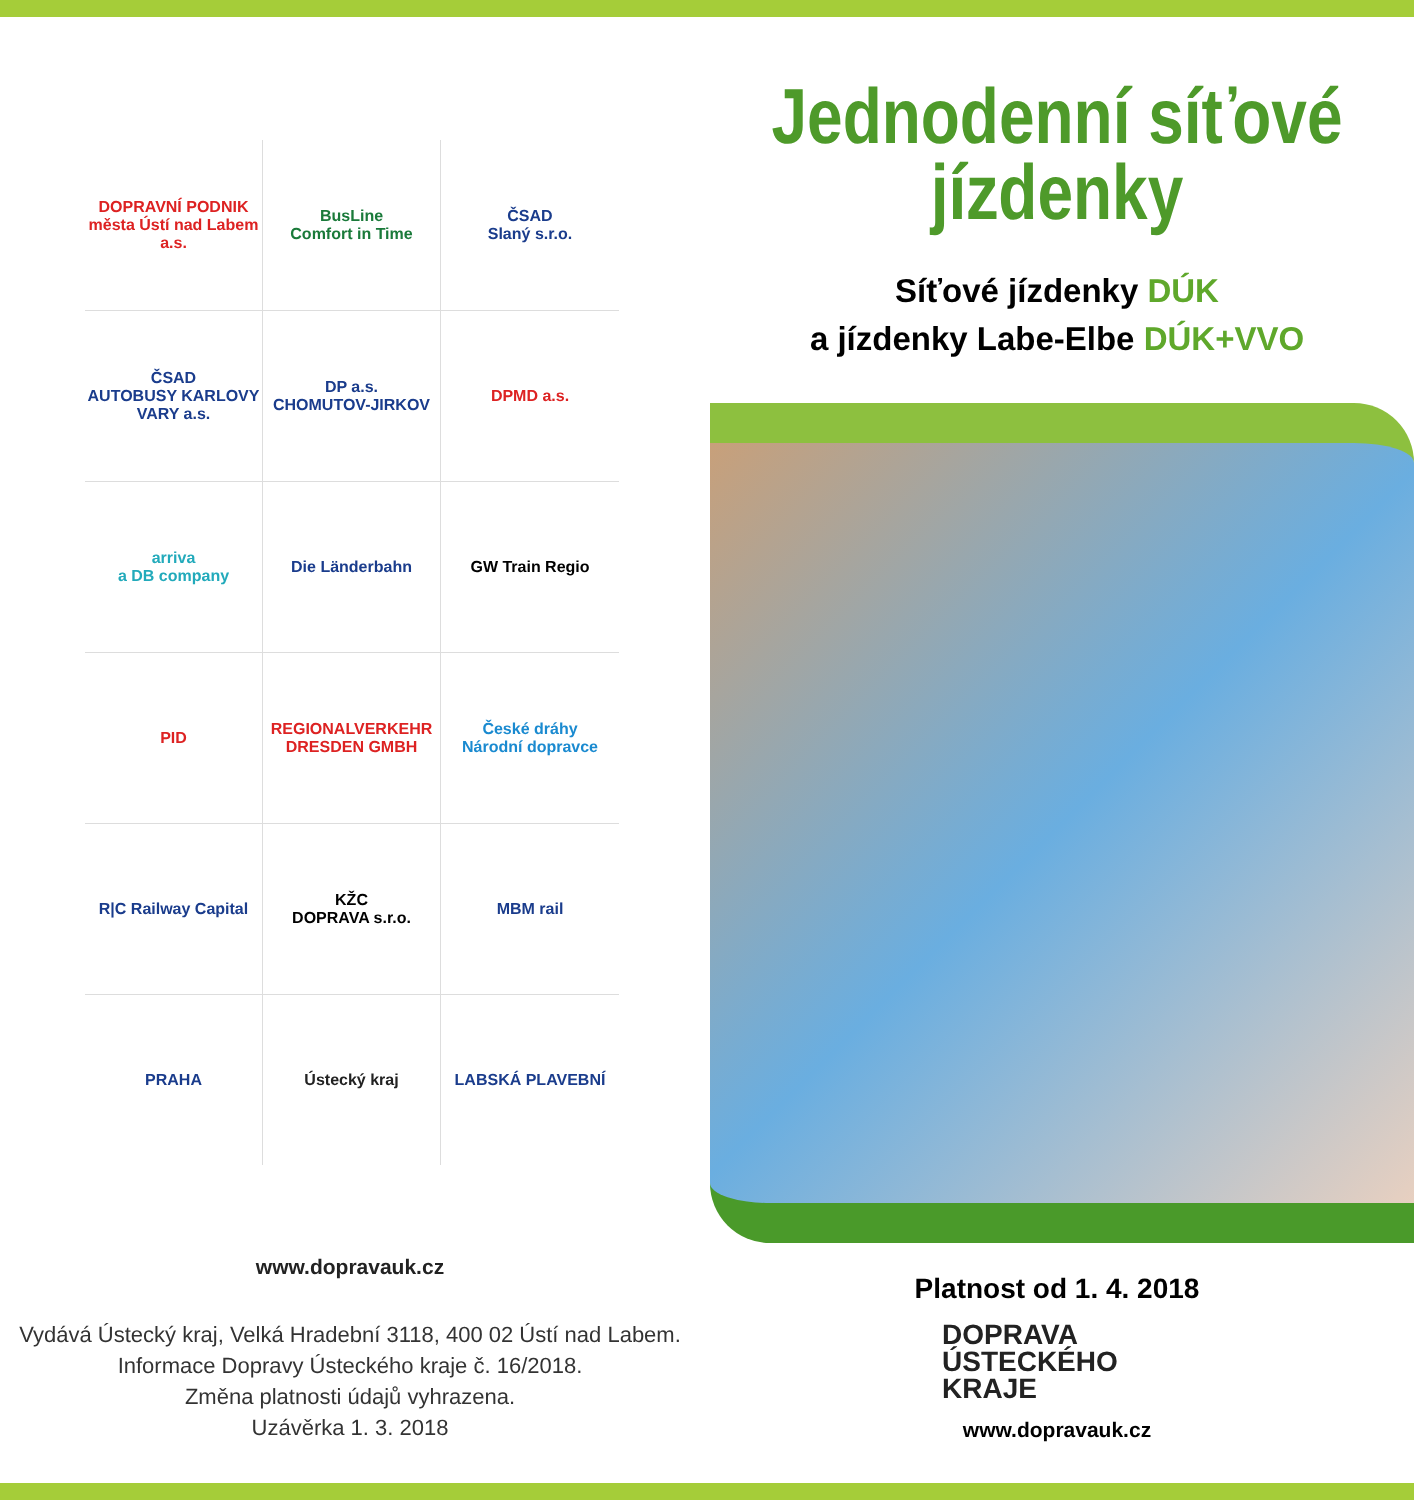DOPRAVNÍ PODNIK
města Ústí nad Labem a.s.
BusLine
Comfort in Time
ČSAD
Slaný s.r.o.
ČSAD
AUTOBUSY KARLOVY VARY a.s.
DP a.s.
CHOMUTOV-JIRKOV
DPMD a.s.
arriva
a DB company
Die Länderbahn
GW Train Regio
PID
REGIONALVERKEHR DRESDEN GMBH
České dráhy
Národní dopravce
R|C Railway Capital
KŽC
DOPRAVA s.r.o.
MBM rail
PRAHA
Ústecký kraj
LABSKÁ PLAVEBNÍ
www.dopravauk.cz
Vydává Ústecký kraj, Velká Hradební 3118, 400 02 Ústí nad Labem.
Informace Dopravy Ústeckého kraje č. 16/2018.
Změna platnosti údajů vyhrazena.
Uzávěrka 1. 3. 2018
Jednodenní síťové
jízdenky
Síťové jízdenky DÚK
a jízdenky Labe-Elbe DÚK+VVO
Platnost od 1. 4. 2018
DOPRAVA
ÚSTECKÉHO
KRAJE
www.dopravauk.cz